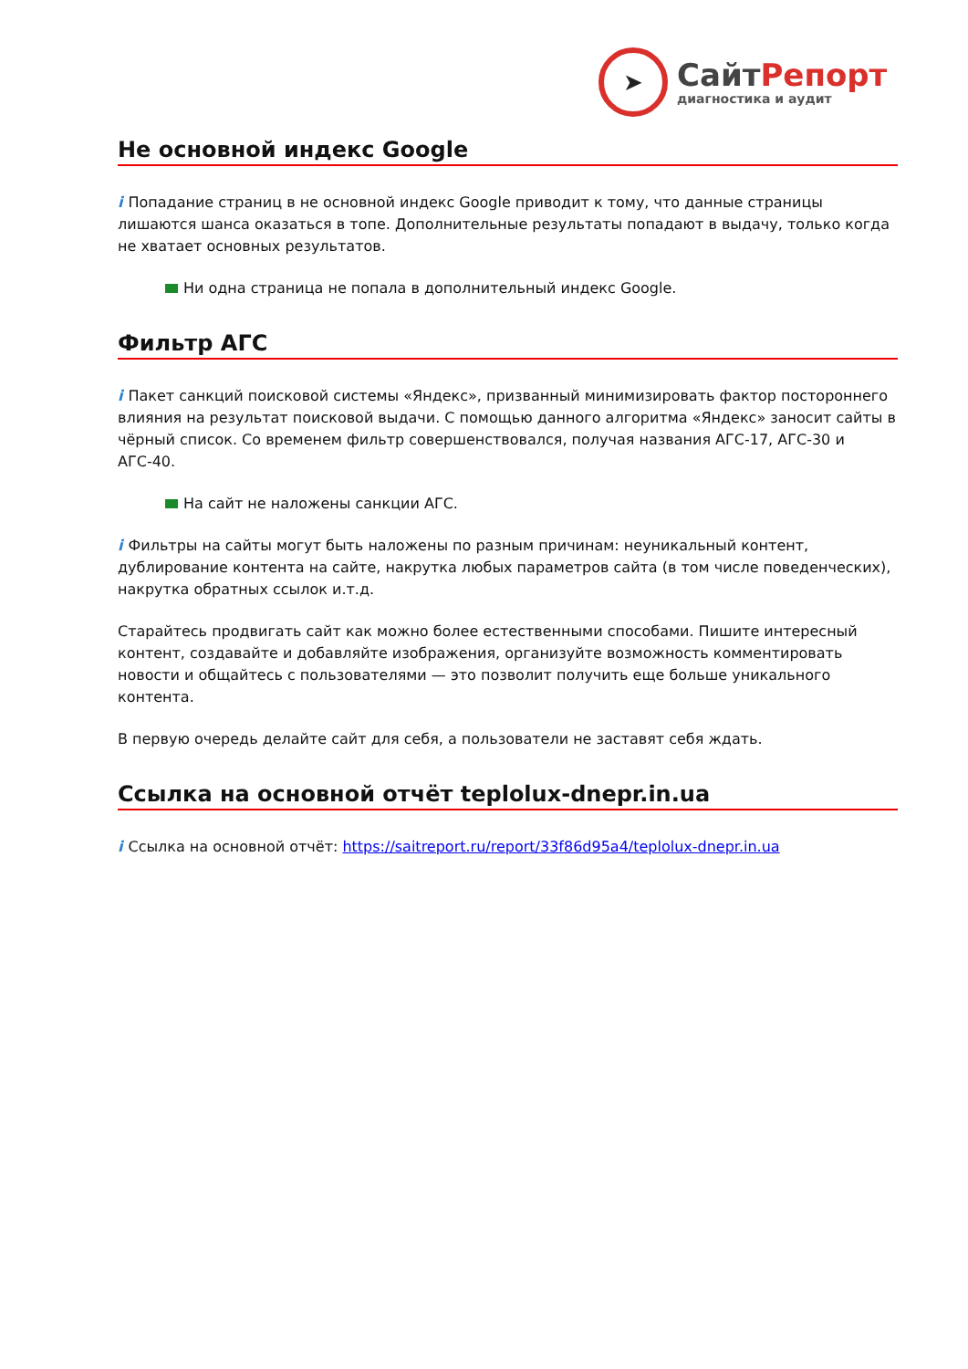➤
СайтРепорт
диагностика и аудит
Не основной индекс Google
i Попадание страниц в не основной индекс Google приводит к тому, что данные страницы лишаются шанса оказаться в топе. Дополнительные результаты попадают в выдачу, только когда не хватает основных результатов.
Ни одна страница не попала в дополнительный индекс Google.
Фильтр АГС
i Пакет санкций поисковой системы «Яндекс», призванный минимизировать фактор постороннего влияния на результат поисковой выдачи. С помощью данного алгоритма «Яндекс» заносит сайты в чёрный список. Со временем фильтр совершенствовался, получая названия АГС-17, АГС-30 и АГС-40.
На сайт не наложены санкции АГС.
i Фильтры на сайты могут быть наложены по разным причинам: неуникальный контент, дублирование контента на сайте, накрутка любых параметров сайта (в том числе поведенческих), накрутка обратных ссылок и.т.д.
Старайтесь продвигать сайт как можно более естественными способами. Пишите интересный контент, создавайте и добавляйте изображения, организуйте возможность комментировать новости и общайтесь с пользователями — это позволит получить еще больше уникального контента.
В первую очередь делайте сайт для себя, а пользователи не заставят себя ждать.
Ссылка на основной отчёт teplolux-dnepr.in.ua
i Ссылка на основной отчёт: https://saitreport.ru/report/33f86d95a4/teplolux-dnepr.in.ua